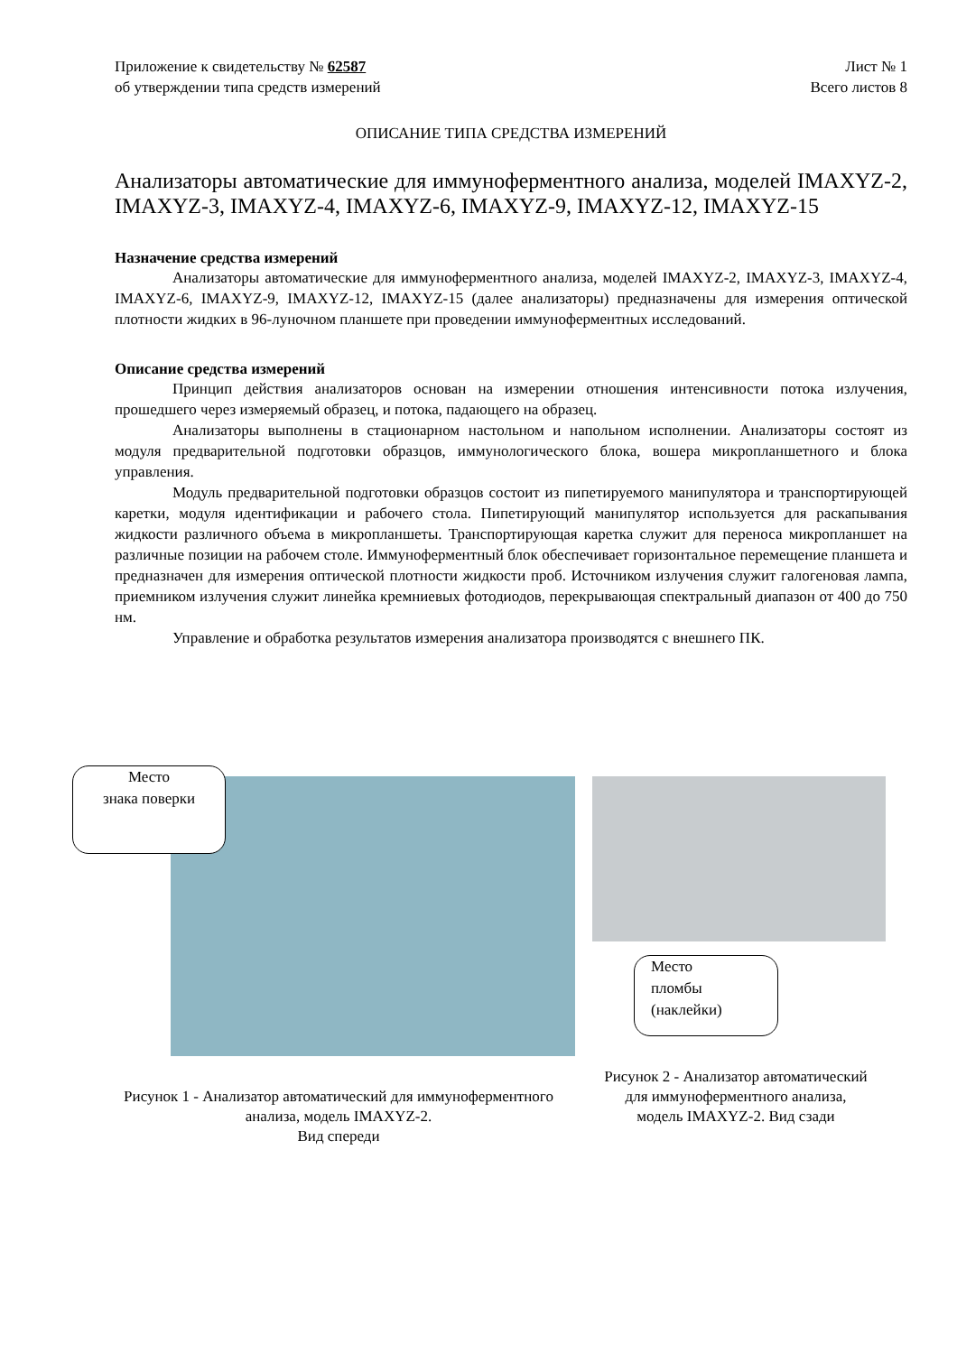Приложение к свидетельству № 62587
об утверждении типа средств измерений
Лист № 1
Всего листов 8
ОПИСАНИЕ ТИПА СРЕДСТВА ИЗМЕРЕНИЙ
Анализаторы автоматические для иммуноферментного анализа, моделей IMAXYZ-2, IMAXYZ-3, IMAXYZ-4, IMAXYZ-6, IMAXYZ-9, IMAXYZ-12, IMAXYZ-15
Назначение средства измерений
Анализаторы автоматические для иммуноферментного анализа, моделей IMAXYZ-2, IMAXYZ-3, IMAXYZ-4, IMAXYZ-6, IMAXYZ-9, IMAXYZ-12, IMAXYZ-15 (далее анализаторы) предназначены для измерения оптической плотности жидких в 96-луночном планшете при проведении иммуноферментных исследований.
Описание средства измерений
Принцип действия анализаторов основан на измерении отношения интенсивности потока излучения, прошедшего через измеряемый образец, и потока, падающего на образец.
Анализаторы выполнены в стационарном настольном и напольном исполнении. Анализаторы состоят из модуля предварительной подготовки образцов, иммунологического блока, вошера микропланшетного и блока управления.
Модуль предварительной подготовки образцов состоит из пипетируемого манипулятора и транспортирующей каретки, модуля идентификации и рабочего стола. Пипетирующий манипулятор используется для раскапывания жидкости различного объема в микропланшеты. Транспортирующая каретка служит для переноса микропланшет на различные позиции на рабочем столе. Иммуноферментный блок обеспечивает горизонтальное перемещение планшета и предназначен для измерения оптической плотности жидкости проб. Источником излучения служит галогеновая лампа, приемником излучения служит линейка кремниевых фотодиодов, перекрывающая спектральный диапазон от 400 до 750 нм.
Управление и обработка результатов измерения анализатора производятся с внешнего ПК.
Место
знака поверки
Место
пломбы
(наклейки)
Рисунок 1 - Анализатор автоматический для иммуноферментного анализа, модель IMAXYZ-2.
Вид спереди
Рисунок 2 - Анализатор автоматический для иммуноферментного анализа,
модель IMAXYZ-2. Вид сзади